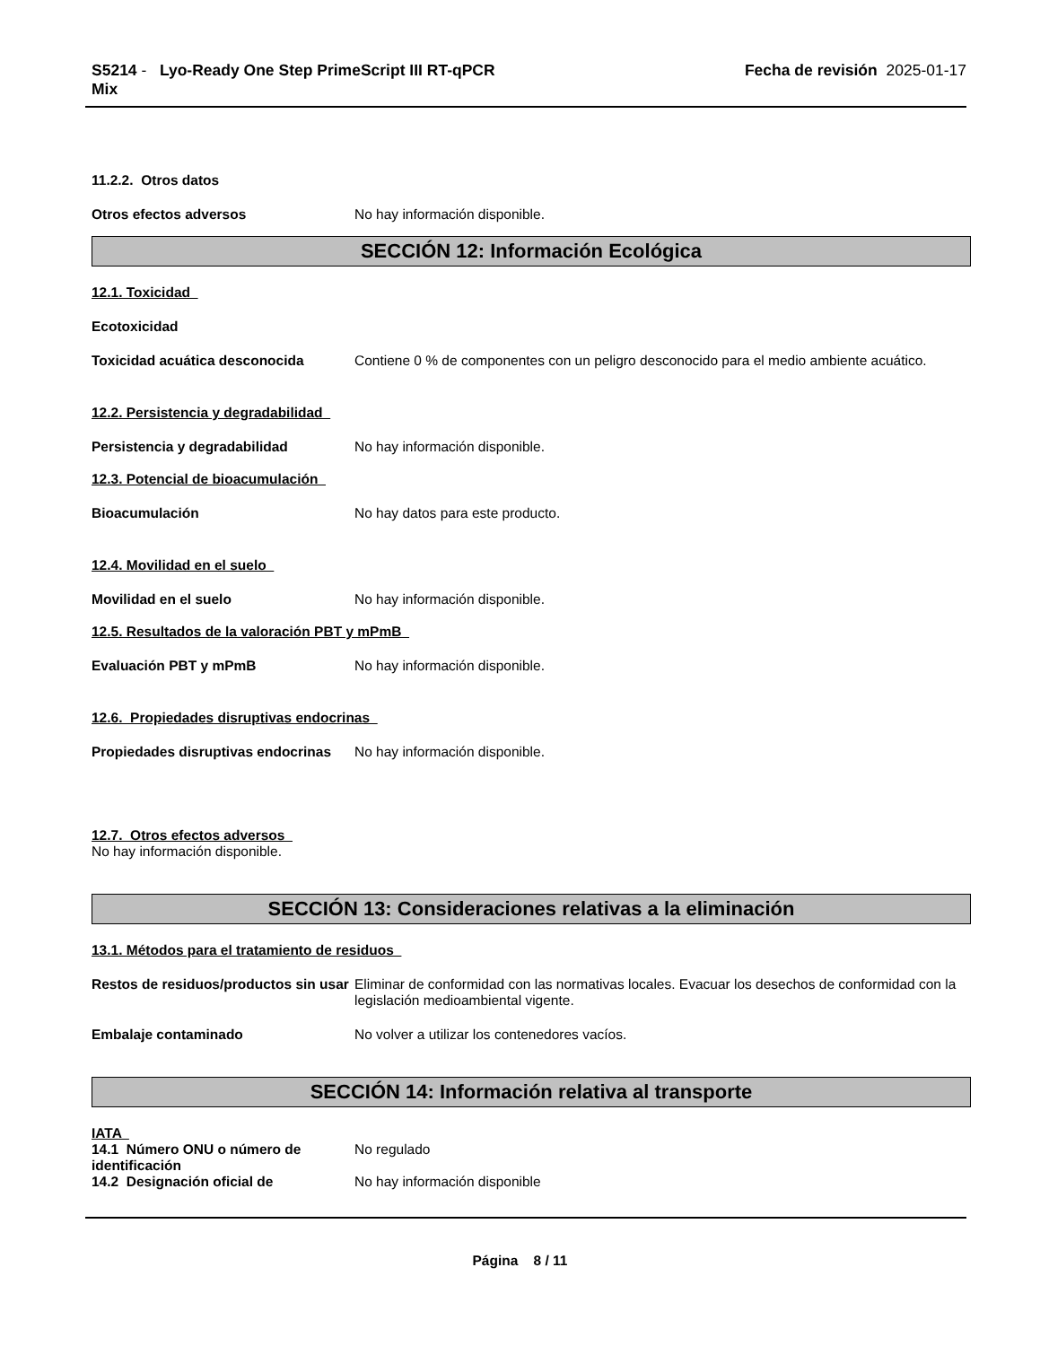S5214 - Lyo-Ready One Step PrimeScript III RT-qPCR
Mix
Fecha de revisión 2025-01-17
11.2.2. Otros datos
Otros efectos adversos No hay información disponible.
SECCIÓN 12: Información Ecológica
12.1. Toxicidad
Ecotoxicidad
Toxicidad acuática desconocida Contiene 0 % de componentes con un peligro desconocido para el medio ambiente acuático.
12.2. Persistencia y degradabilidad
Persistencia y degradabilidad No hay información disponible.
12.3. Potencial de bioacumulación
Bioacumulación No hay datos para este producto.
12.4. Movilidad en el suelo
Movilidad en el suelo No hay información disponible.
12.5. Resultados de la valoración PBT y mPmB
Evaluación PBT y mPmB No hay información disponible.
12.6. Propiedades disruptivas endocrinas
Propiedades disruptivas endocrinas
No hay información disponible.
12.7. Otros efectos adversos
No hay información disponible.
SECCIÓN 13: Consideraciones relativas a la eliminación
13.1. Métodos para el tratamiento de residuos
Restos de residuos/productos sin usar
Eliminar de conformidad con las normativas locales. Evacuar los desechos de conformidad con la legislación medioambiental vigente.
Embalaje contaminado No volver a utilizar los contenedores vacíos.
SECCIÓN 14: Información relativa al transporte
IATA
14.1 Número ONU o número de identificación
No regulado
14.2 Designación oficial de No hay información disponible
Página 8 / 11